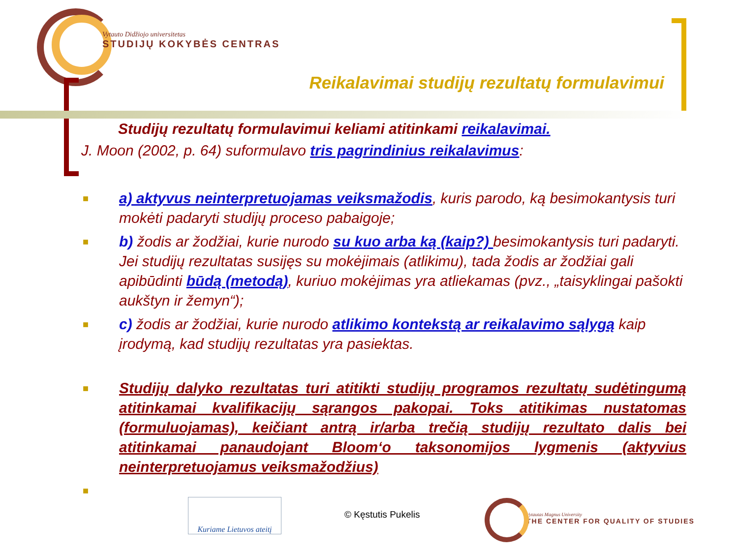Vytauto Didžiojo universitetas
STUDIJŲ KOKYBĖS CENTRAS
Reikalavimai studijų rezultatų formulavimui
Studijų rezultatų formulavimui keliami atitinkami reikalavimai.
J. Moon (2002, p. 64) suformulavo tris pagrindinius reikalavimus:
■
a) aktyvus neinterpretuojamas veiksmažodis, kuris parodo, ką besimokantysis turi mokėti padaryti studijų proceso pabaigoje;
■
b) žodis ar žodžiai, kurie nurodo su kuo arba ką (kaip?) besimokantysis turi padaryti. Jei studijų rezultatas susijęs su mokėjimais (atlikimu), tada žodis ar žodžiai gali apibūdinti būdą (metodą), kuriuo mokėjimas yra atliekamas (pvz., „taisyklingai pašokti aukštyn ir žemyn“);
■
c) žodis ar žodžiai, kurie nurodo atlikimo kontekstą ar reikalavimo sąlygą kaip įrodymą, kad studijų rezultatas yra pasiektas.
■
Studijų dalyko rezultatas turi atitikti studijų programos rezultatų sudėtingumą atitinkamai kvalifikacijų sąrangos pakopai. Toks atitikimas nustatomas (formuluojamas), keičiant antrą ir/arba trečią studijų rezultato dalis bei atitinkamai panaudojant Bloom‘o taksonomijos lygmenis (aktyvius neinterpretuojamus veiksmažodžius)
■
Kuriame Lietuvos ateitį
© Kęstutis Pukelis
Vytautas Magnus University
THE CENTER FOR QUALITY OF STUDIES